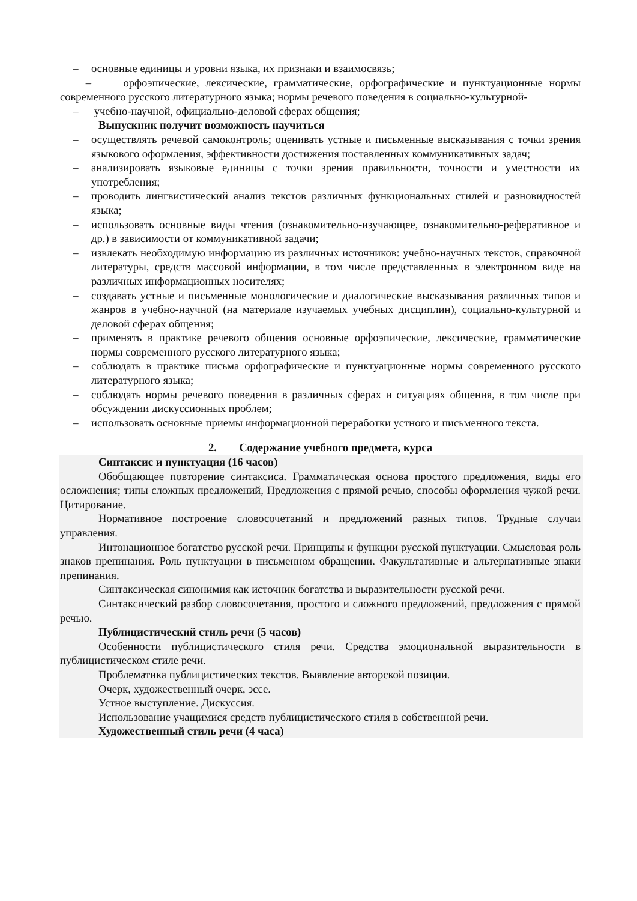– основные единицы и уровни языка, их признаки и взаимосвязь;
– орфоэпические, лексические, грамматические, орфографические и пунктуационные нормы современного русского литературного языка; нормы речевого поведения в социально-культурной-
– учебно-научной, официально-деловой сферах общения;
Выпускник получит возможность научиться
– осуществлять речевой самоконтроль; оценивать устные и письменные высказывания с точки зрения языкового оформления, эффективности достижения поставленных коммуникативных задач;
– анализировать языковые единицы с точки зрения правильности, точности и уместности их употребления;
– проводить лингвистический анализ текстов различных функциональных стилей и разновидностей языка;
– использовать основные виды чтения (ознакомительно-изучающее, ознакомительно-реферативное и др.) в зависимости от коммуникативной задачи;
– извлекать необходимую информацию из различных источников: учебно-научных текстов, справочной литературы, средств массовой информации, в том числе представленных в электронном виде на различных информационных носителях;
– создавать устные и письменные монологические и диалогические высказывания различных типов и жанров в учебно-научной (на материале изучаемых учебных дисциплин), социально-культурной и деловой сферах общения;
– применять в практике речевого общения основные орфоэпические, лексические, грамматические нормы современного русского литературного языка;
– соблюдать в практике письма орфографические и пунктуационные нормы современного русского литературного языка;
– соблюдать нормы речевого поведения в различных сферах и ситуациях общения, в том числе при обсуждении дискуссионных проблем;
– использовать основные приемы информационной переработки устного и письменного текста.
2. Содержание учебного предмета, курса
Синтаксис и пунктуация (16 часов)
Обобщающее повторение синтаксиса. Грамматическая основа простого предложения, виды его осложнения; типы сложных предложений, Предложения с прямой речью, способы оформления чужой речи. Цитирование.
Нормативное построение словосочетаний и предложений разных типов. Трудные случаи управления.
Интонационное богатство русской речи. Принципы и функции русской пунктуации. Смысловая роль знаков препинания. Роль пунктуации в письменном обращении. Факультативные и альтернативные знаки препинания.
Синтаксическая синонимия как источник богатства и выразительности русской речи.
Синтаксический разбор словосочетания, простого и сложного предложений, предложения с прямой речью.
Публицистический стиль речи (5 часов)
Особенности публицистического стиля речи. Средства эмоциональной выразительности в публицистическом стиле речи.
Проблематика публицистических текстов. Выявление авторской позиции.
Очерк, художественный очерк, эссе.
Устное выступление. Дискуссия.
Использование учащимися средств публицистического стиля в собственной речи.
Художественный стиль речи (4 часа)